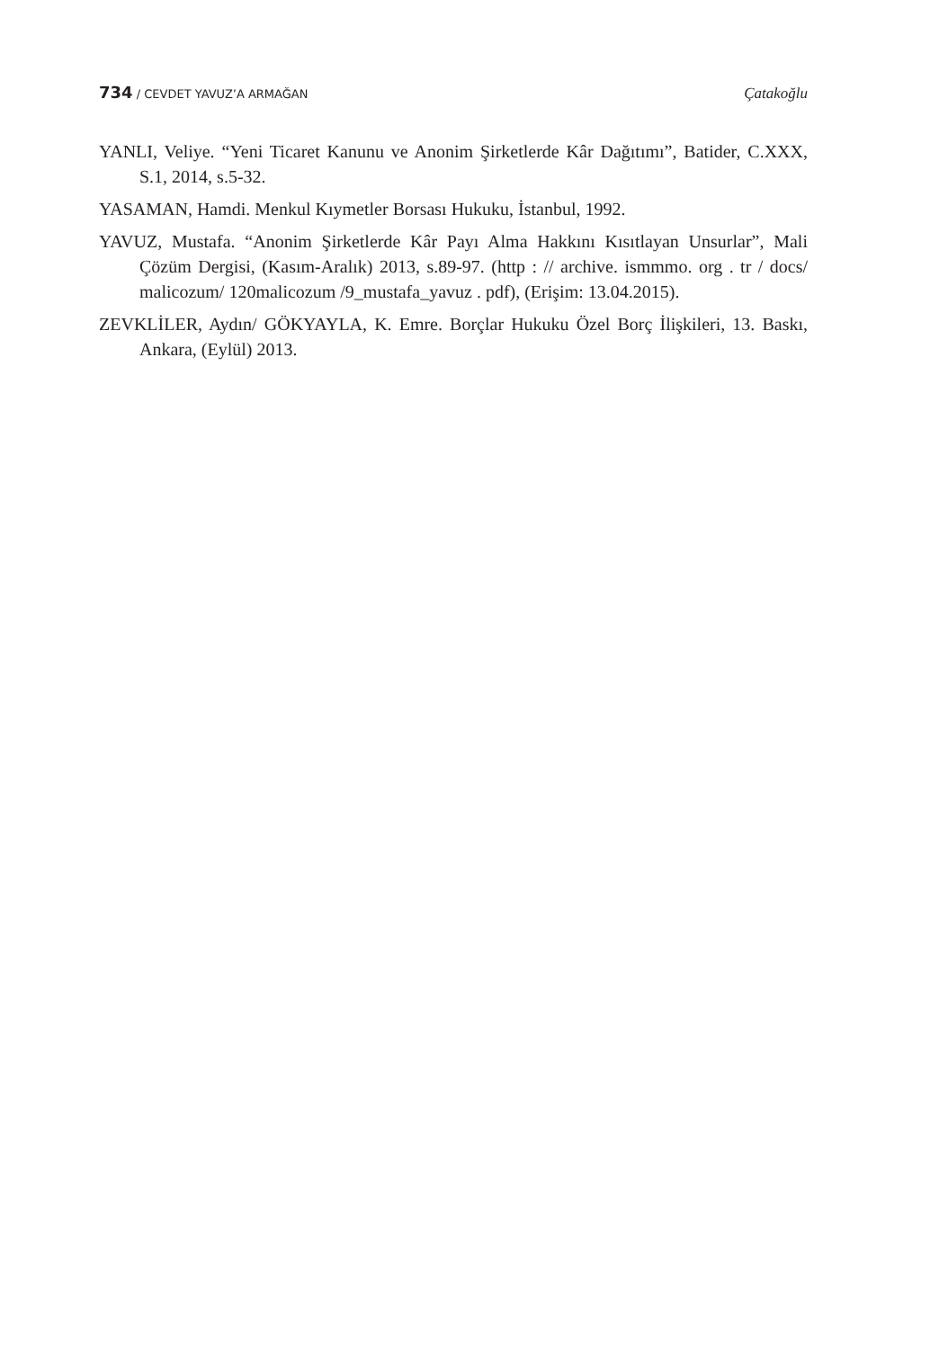734 / CEVDET YAVUZ’A ARMAĞAN Çatakoğlu
YANLI, Veliye. “Yeni Ticaret Kanunu ve Anonim Şirketlerde Kâr Dağıtımı”, Batider, C.XXX, S.1, 2014, s.5-32.
YASAMAN, Hamdi. Menkul Kıymetler Borsası Hukuku, İstanbul, 1992.
YAVUZ, Mustafa. “Anonim Şirketlerde Kâr Payı Alma Hakkını Kısıtlayan Unsurlar”, Mali Çözüm Dergisi, (Kasım-Aralık) 2013, s.89-97. (http : // archive. ismmmo. org . tr / docs/ malicozum/ 120malicozum /9_mustafa_yavuz . pdf), (Erişim: 13.04.2015).
ZEVKLİLER, Aydın/ GÖKYAYLA, K. Emre. Borçlar Hukuku Özel Borç İlişkileri, 13. Baskı, Ankara, (Eylül) 2013.